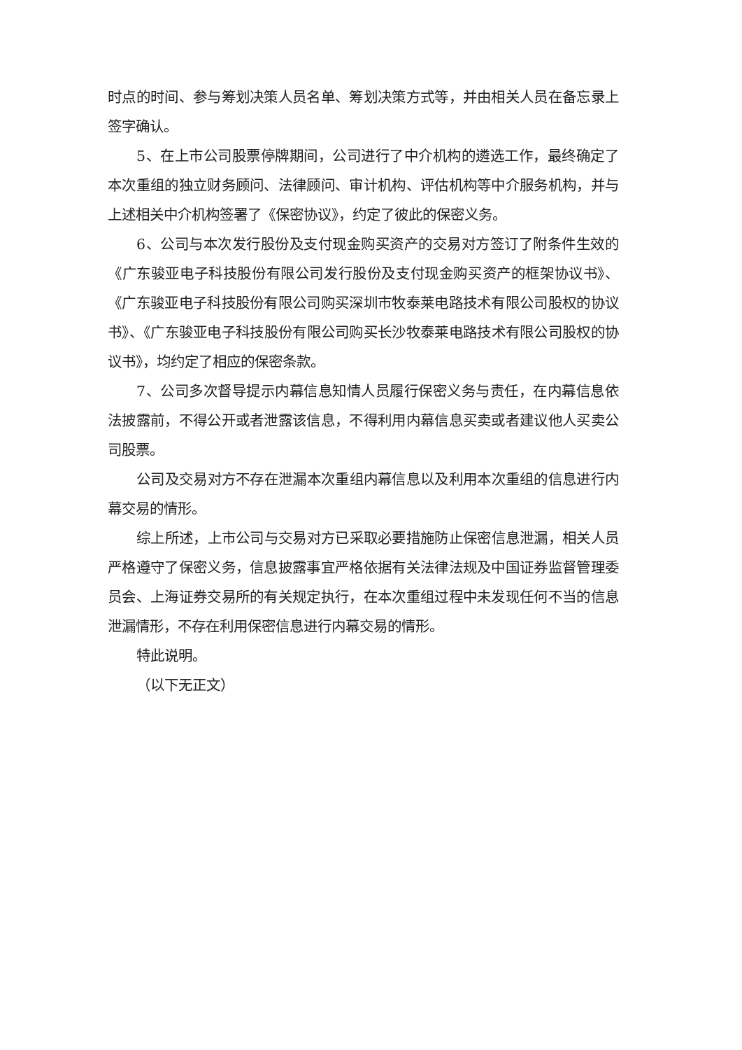时点的时间、参与筹划决策人员名单、筹划决策方式等，并由相关人员在备忘录上签字确认。
5、在上市公司股票停牌期间，公司进行了中介机构的遴选工作，最终确定了本次重组的独立财务顾问、法律顾问、审计机构、评估机构等中介服务机构，并与上述相关中介机构签署了《保密协议》，约定了彼此的保密义务。
6、公司与本次发行股份及支付现金购买资产的交易对方签订了附条件生效的《广东骏亚电子科技股份有限公司发行股份及支付现金购买资产的框架协议书》、《广东骏亚电子科技股份有限公司购买深圳市牧泰莱电路技术有限公司股权的协议书》、《广东骏亚电子科技股份有限公司购买长沙牧泰莱电路技术有限公司股权的协议书》，均约定了相应的保密条款。
7、公司多次督导提示内幕信息知情人员履行保密义务与责任，在内幕信息依法披露前，不得公开或者泄露该信息，不得利用内幕信息买卖或者建议他人买卖公司股票。
公司及交易对方不存在泄漏本次重组内幕信息以及利用本次重组的信息进行内幕交易的情形。
综上所述，上市公司与交易对方已采取必要措施防止保密信息泄漏，相关人员严格遵守了保密义务，信息披露事宜严格依据有关法律法规及中国证券监督管理委员会、上海证券交易所的有关规定执行，在本次重组过程中未发现任何不当的信息泄漏情形，不存在利用保密信息进行内幕交易的情形。
特此说明。
（以下无正文）